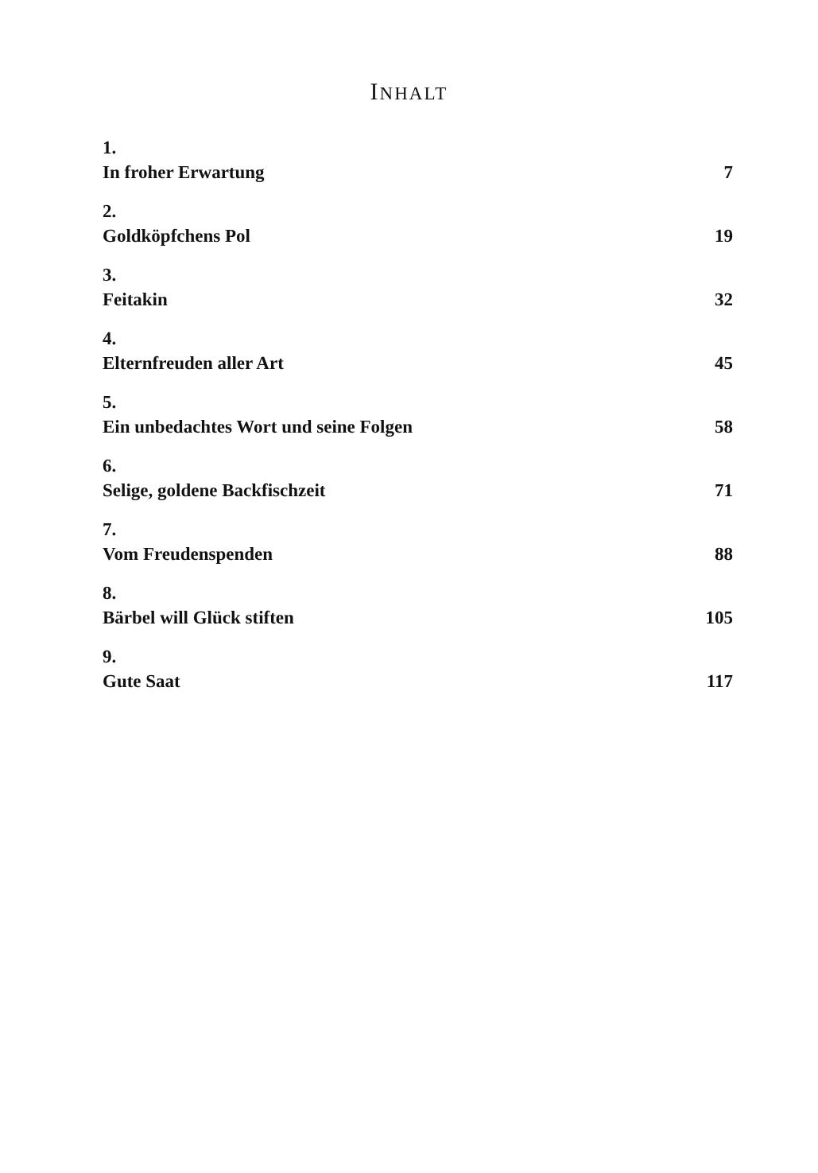INHALT
1.
In froher Erwartung 7
2.
Goldköpfchens Pol 19
3.
Feitakin 32
4.
Elternfreuden aller Art 45
5.
Ein unbedachtes Wort und seine Folgen 58
6.
Selige, goldene Backfischzeit 71
7.
Vom Freudenspenden 88
8.
Bärbel will Glück stiften 105
9.
Gute Saat 117